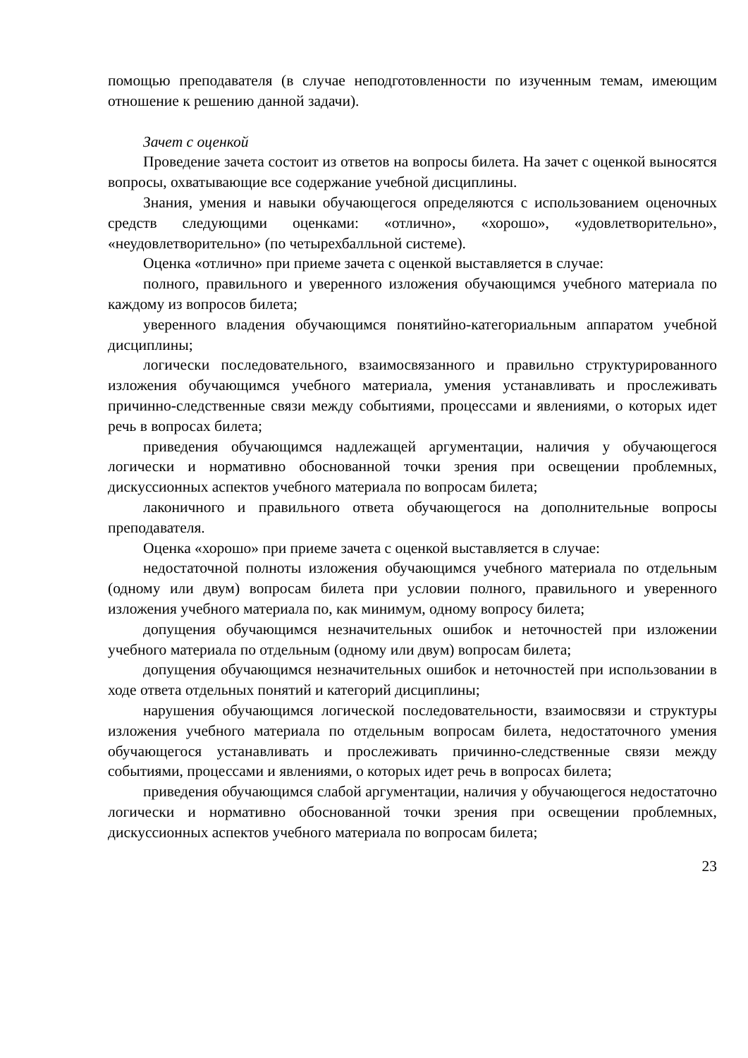помощью преподавателя (в случае неподготовленности по изученным темам, имеющим отношение к решению данной задачи).
Зачет с оценкой
Проведение зачета состоит из ответов на вопросы билета. На зачет с оценкой выносятся вопросы, охватывающие все содержание учебной дисциплины.
Знания, умения и навыки обучающегося определяются с использованием оценочных средств следующими оценками: «отлично», «хорошо», «удовлетворительно», «неудовлетворительно» (по четырехбалльной системе).
Оценка «отлично» при приеме зачета с оценкой выставляется в случае:
полного, правильного и уверенного изложения обучающимся учебного материала по каждому из вопросов билета;
уверенного владения обучающимся понятийно-категориальным аппаратом учебной дисциплины;
логически последовательного, взаимосвязанного и правильно структурированного изложения обучающимся учебного материала, умения устанавливать и прослеживать причинно-следственные связи между событиями, процессами и явлениями, о которых идет речь в вопросах билета;
приведения обучающимся надлежащей аргументации, наличия у обучающегося логически и нормативно обоснованной точки зрения при освещении проблемных, дискуссионных аспектов учебного материала по вопросам билета;
лаконичного и правильного ответа обучающегося на дополнительные вопросы преподавателя.
Оценка «хорошо» при приеме зачета с оценкой выставляется в случае:
недостаточной полноты изложения обучающимся учебного материала по отдельным (одному или двум) вопросам билета при условии полного, правильного и уверенного изложения учебного материала по, как минимум, одному вопросу билета;
допущения обучающимся незначительных ошибок и неточностей при изложении учебного материала по отдельным (одному или двум) вопросам билета;
допущения обучающимся незначительных ошибок и неточностей при использовании в ходе ответа отдельных понятий и категорий дисциплины;
нарушения обучающимся логической последовательности, взаимосвязи и структуры изложения учебного материала по отдельным вопросам билета, недостаточного умения обучающегося устанавливать и прослеживать причинно-следственные связи между событиями, процессами и явлениями, о которых идет речь в вопросах билета;
приведения обучающимся слабой аргументации, наличия у обучающегося недостаточно логически и нормативно обоснованной точки зрения при освещении проблемных, дискуссионных аспектов учебного материала по вопросам билета;
23